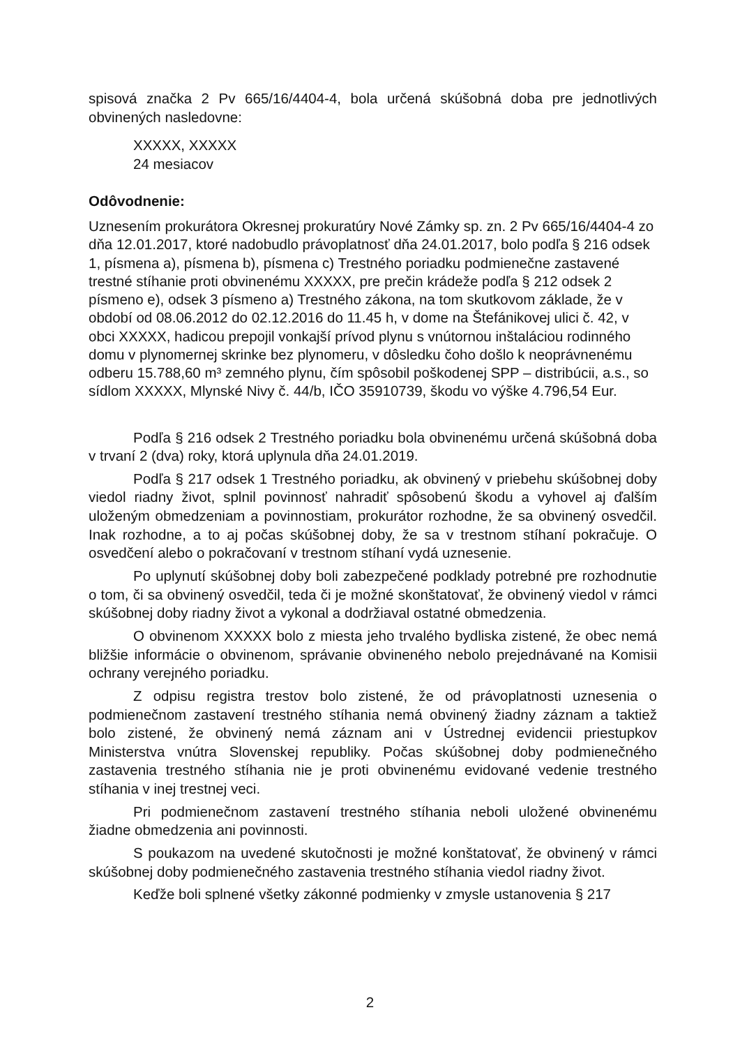spisová značka 2 Pv 665/16/4404-4, bola určená skúšobná doba pre jednotlivých obvinených nasledovne:
XXXXX, XXXXX
24 mesiacov
Odôvodnenie:
Uznesením prokurátora Okresnej prokuratúry Nové Zámky sp. zn. 2 Pv 665/16/4404-4 zo dňa 12.01.2017, ktoré nadobudlo právoplatnosť dňa 24.01.2017, bolo podľa § 216 odsek 1, písmena a), písmena b), písmena c) Trestného poriadku podmienečne zastavené trestné stíhanie proti obvinenému XXXXX, pre prečin krádeže podľa § 212 odsek 2 písmeno e), odsek 3 písmeno a) Trestného zákona, na tom skutkovom základe, že v období od 08.06.2012 do 02.12.2016 do 11.45 h, v dome na Štefánikovej ulici č. 42, v obci XXXXX, hadicou prepojil vonkajší prívod plynu s vnútornou inštaláciou rodinného domu v plynomernej skrinke bez plynomeru, v dôsledku čoho došlo k neoprávnenému odberu 15.788,60 m³ zemného plynu, čím spôsobil poškodenej SPP – distribúcii, a.s., so sídlom XXXXX, Mlynské Nivy č. 44/b, IČO 35910739, škodu vo výške 4.796,54 Eur.
Podľa § 216 odsek 2 Trestného poriadku bola obvinenému určená skúšobná doba v trvaní 2 (dva) roky, ktorá uplynula dňa 24.01.2019.
Podľa § 217 odsek 1 Trestného poriadku, ak obvinený v priebehu skúšobnej doby viedol riadny život, splnil povinnosť nahradiť spôsobenú škodu a vyhovel aj ďalším uloženým obmedzeniam a povinnostiam, prokurátor rozhodne, že sa obvinený osvedčil. Inak rozhodne, a to aj počas skúšobnej doby, že sa v trestnom stíhaní pokračuje. O osvedčení alebo o pokračovaní v trestnom stíhaní vydá uznesenie.
Po uplynutí skúšobnej doby boli zabezpečené podklady potrebné pre rozhodnutie o tom, či sa obvinený osvedčil, teda či je možné skonštatovať, že obvinený viedol v rámci skúšobnej doby riadny život a vykonal a dodržiaval ostatné obmedzenia.
O obvinenom XXXXX bolo z miesta jeho trvalého bydliska zistené, že obec nemá bližšie informácie o obvinenom, správanie obvineného nebolo prejednávané na Komisii ochrany verejného poriadku.
Z odpisu registra trestov bolo zistené, že od právoplatnosti uznesenia o podmienečnom zastavení trestného stíhania nemá obvinený žiadny záznam a taktiež bolo zistené, že obvinený nemá záznam ani v Ústrednej evidencii priestupkov Ministerstva vnútra Slovenskej republiky. Počas skúšobnej doby podmienečného zastavenia trestného stíhania nie je proti obvinenému evidované vedenie trestného stíhania v inej trestnej veci.
Pri podmienečnom zastavení trestného stíhania neboli uložené obvinenému žiadne obmedzenia ani povinnosti.
S poukazom na uvedené skutočnosti je možné konštatovať, že obvinený v rámci skúšobnej doby podmienečného zastavenia trestného stíhania viedol riadny život.
Keďže boli splnené všetky zákonné podmienky v zmysle ustanovenia § 217
2